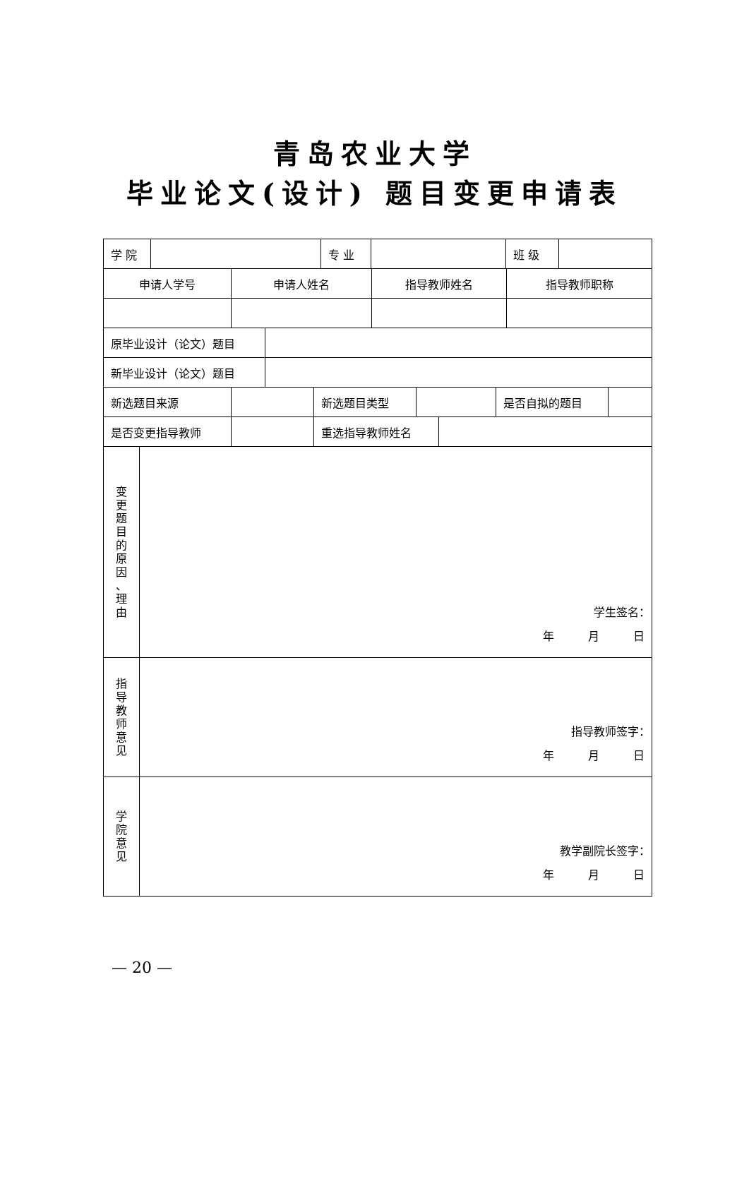青岛农业大学
毕业论文(设计) 题目变更申请表
| / 学 院 / / 专 业 / / 班 级 / / | |
| / 申请人学号 / 申请人姓名 / 指导教师姓名 / 指导教师职称 / | |
| / 原毕业设计（论文）题目 / / | |
| / 新毕业设计（论文）题目 / / | |
| / 新选题目来源 / / 新选题目类型 / / 是否自拟的题目 / / | |
| / 是否变更指导教师 / / 重选指导教师姓名 / / | |
| 变 更 题 目 的 原 因 、 理 由 | 学生签名： 年 月 日 |
| 指 导 教 师 意 见 | 指导教师签字： 年 月 日 |
| 学 院 意 见 | 教学副院长签字： 年 月 日 |
— 20 —